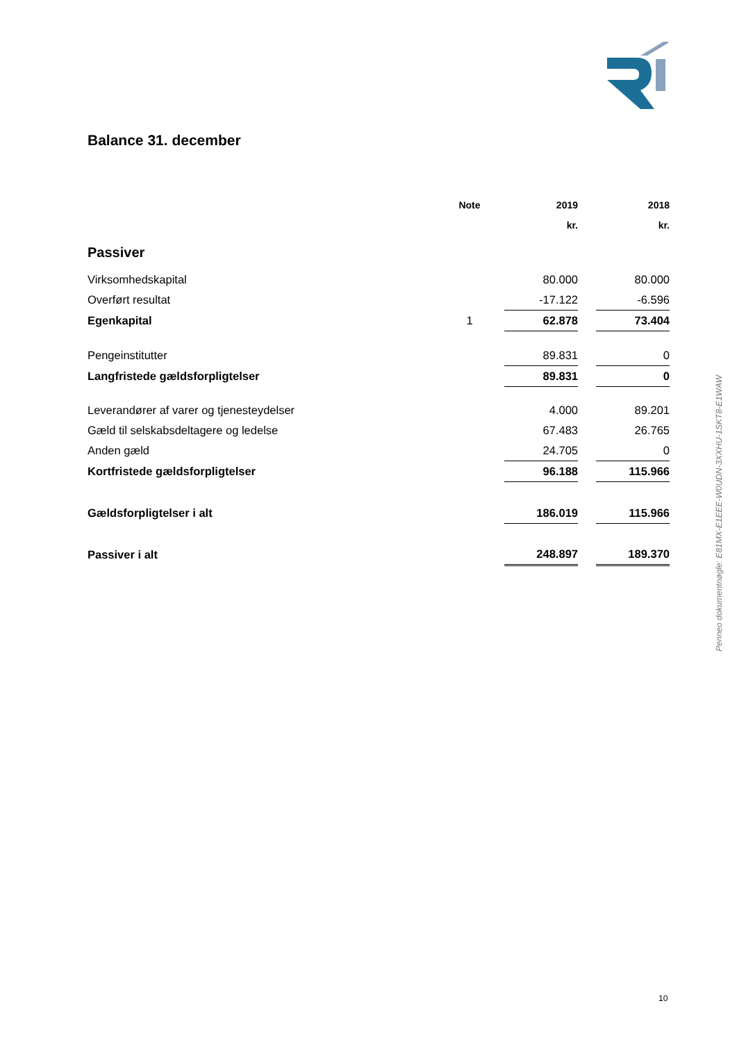Balance 31. december
| | Note | 2019 | | 2018 |
| --- | --- | --- | --- | --- |
| | | kr. | | kr. |
| Passiver | | | | |
| Virksomhedskapital | | 80.000 | | 80.000 |
| Overført resultat | | -17.122 | | -6.596 |
| Egenkapital | 1 | 62.878 | | 73.404 |
| Pengeinstitutter | | 89.831 | | 0 |
| Langfristede gældsforpligtelser | | 89.831 | | 0 |
| Leverandører af varer og tjenesteydelser | | 4.000 | | 89.201 |
| Gæld til selskabsdeltagere og ledelse | | 67.483 | | 26.765 |
| Anden gæld | | 24.705 | | 0 |
| Kortfristede gældsforpligtelser | | 96.188 | | 115.966 |
| Gældsforpligtelser i alt | | 186.019 | | 115.966 |
| Passiver i alt | | 248.897 | | 189.370 |
Penneo dokumentnøgle: E81MX-E1EEE-W0UDN-3XXHU-1SKT8-E1WAW
10